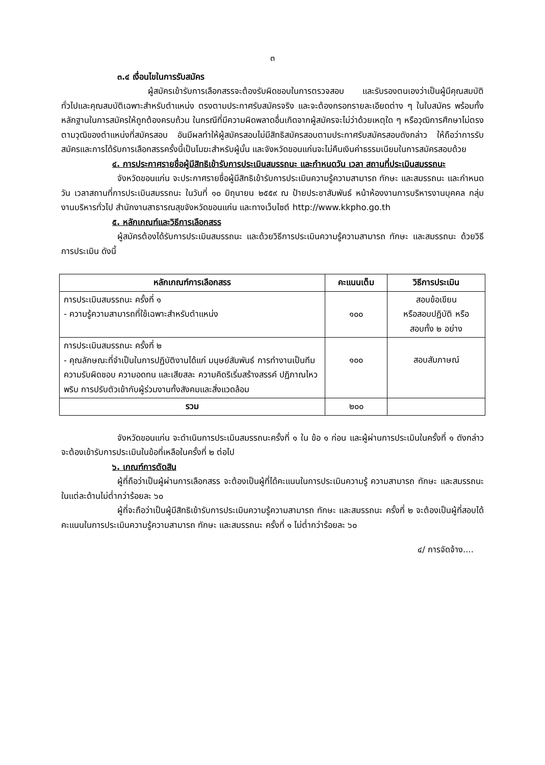๓
๓.๔ เงื่อนไขในการรับสมัคร
ผู้สมัครเข้ารับการเลือกสรรจะต้องรับผิดชอบในการตรวจสอบ และรับรองตนเองว่าเป็นผู้มีคุณสมบัติทั่วไปและคุณสมบัติเฉพาะสำหรับตำแหน่ง ตรงตามประกาศรับสมัครจริง และจะต้องกรอกรายละเอียดต่าง ๆ ในใบสมัคร พร้อมทั้งหลักฐานในการสมัครให้ถูกต้องครบถ้วน ในกรณีที่มีความผิดพลาดอื่นเกิดจากผู้สมัครจะไม่ว่าด้วยเหตุใด ๆ หรือวุฒิการศึกษาไม่ตรงตามวุฒิของตำแหน่งที่สมัครสอบ อันมีผลทำให้ผู้สมัครสอบไม่มีสิทธิสมัครสอบตามประกาศรับสมัครสอบดังกล่าว ให้ถือว่าการรับสมัครและการได้รับการเลือกสรรครั้งนี้เป็นโมฆะสำหรับผู้นั้น และจังหวัดขอนแก่นจะไม่คืนเงินค่าธรรมเนียมในการสมัครสอบด้วย
๔. การประกาศรายชื่อผู้มีสิทธิเข้ารับการประเมินสมรรถนะ และกำหนดวัน เวลา สถานที่ประเมินสมรรถนะ
จังหวัดขอนแก่น จะประกาศรายชื่อผู้มีสิทธิเข้ารับการประเมินความรู้ความสามารถ ทักษะ และสมรรถนะ และกำหนด วัน เวลาสถานที่การประเมินสมรรถนะ ในวันที่ ๑๐ มิถุนายน ๒๕๕๙ ณ ป้ายประชาสัมพันธ์ หน้าห้องงานการบริหารงานบุคคล กลุ่มงานบริหารทั่วไป สำนักงานสาธารณสุขจังหวัดขอนแก่น และทางเว็บไซต์ http://www.kkpho.go.th
๕. หลักเกณฑ์และวิธีการเลือกสรร
ผู้สมัครต้องได้รับการประเมินสมรรถนะ และด้วยวิธีการประเมินความรู้ความสามารถ ทักษะ และสมรรถนะ ด้วยวิธีการประเมิน ดังนี้
| หลักเกณฑ์การเลือกสรร | คะแนนเต็ม | วิธีการประเมิน |
| --- | --- | --- |
| การประเมินสมรรถนะ ครั้งที่ ๑ - ความรู้ความสามารถที่ใช้เฉพาะสำหรับตำแหน่ง | ๑๐๐ | สอบข้อเขียน หรือสอบปฏิบัติ หรือ สอบทั้ง ๒ อย่าง |
| การประเมินสมรรถนะ ครั้งที่ ๒ - คุณลักษณะที่จำเป็นในการปฏิบัติงานได้แก่ มนุษย์สัมพันธ์ การทำงานเป็นทีม ความรับผิดชอบ ความอดทน และเสียสละ ความคิดริเริ่มสร้างสรรค์ ปฏิภาณไหวพริบ การปรับตัวเข้ากับผู้ร่วมงานทั้งสังคมและสิ่งแวดล้อม | ๑๐๐ | สอบสัมภาษณ์ |
| รวม | ๒๐๐ | |
จังหวัดขอนแก่น จะดำเนินการประเมินสมรรถนะครั้งที่ ๑ ใน ข้อ ๑ ก่อน และผู้ผ่านการประเมินในครั้งที่ ๑ ดังกล่าวจะต้องเข้ารับการประเมินในข้อที่เหลือในครั้งที่ ๒ ต่อไป
๖. เกณฑ์การตัดสิน
ผู้ที่ถือว่าเป็นผู้ผ่านการเลือกสรร จะต้องเป็นผู้ที่ได้คะแนนในการประเมินความรู้ ความสามารถ ทักษะ และสมรรถนะในแต่ละด้านไม่ต่ำกว่าร้อยละ ๖๐
ผู้ที่จะถือว่าเป็นผู้มีสิทธิเข้ารับการประเมินความรู้ความสามารถ ทักษะ และสมรรถนะ ครั้งที่ ๒ จะต้องเป็นผู้ที่สอบได้คะแนนในการประเมินความรู้ความสามารถ ทักษะ และสมรรถนะ ครั้งที่ ๑ ไม่ต่ำกว่าร้อยละ ๖๐
๔/ การจัดจ้าง....